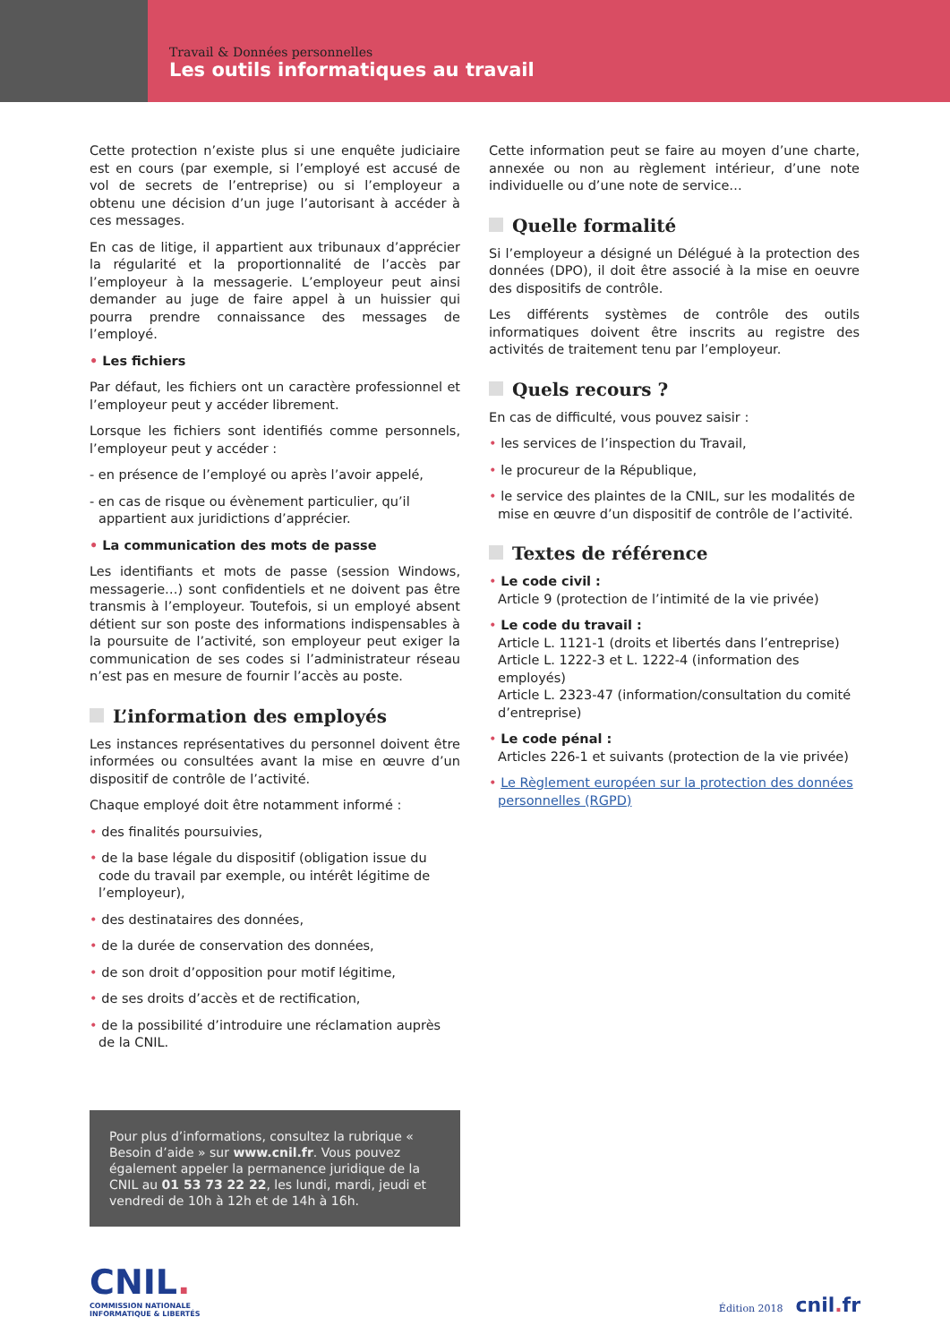Travail & Données personnelles
Les outils informatiques au travail
Cette protection n’existe plus si une enquête judiciaire est en cours (par exemple, si l’employé est accusé de vol de secrets de l’entreprise) ou si l’employeur a obtenu une décision d’un juge l’autorisant à accéder à ces messages.
En cas de litige, il appartient aux tribunaux d’apprécier la régularité et la proportionnalité de l’accès par l’employeur à la messagerie. L’employeur peut ainsi demander au juge de faire appel à un huissier qui pourra prendre connaissance des messages de l’employé.
• Les fichiers
Par défaut, les fichiers ont un caractère professionnel et l’employeur peut y accéder librement.
Lorsque les fichiers sont identifiés comme personnels, l’employeur peut y accéder :
- en présence de l’employé ou après l’avoir appelé,
- en cas de risque ou évènement particulier, qu’il appartient aux juridictions d’apprécier.
• La communication des mots de passe
Les identifiants et mots de passe (session Windows, messagerie…) sont confidentiels et ne doivent pas être transmis à l’employeur. Toutefois, si un employé absent détient sur son poste des informations indispensables à la poursuite de l’activité, son employeur peut exiger la communication de ses codes si l’administrateur réseau n’est pas en mesure de fournir l’accès au poste.
L’information des employés
Les instances représentatives du personnel doivent être informées ou consultées avant la mise en œuvre d’un dispositif de contrôle de l’activité.
Chaque employé doit être notamment informé :
• des finalités poursuivies,
• de la base légale du dispositif (obligation issue du code du travail par exemple, ou intérêt légitime de l’employeur),
• des destinataires des données,
• de la durée de conservation des données,
• de son droit d’opposition pour motif légitime,
• de ses droits d’accès et de rectification,
• de la possibilité d’introduire une réclamation auprès de la CNIL.
Cette information peut se faire au moyen d’une charte, annexée ou non au règlement intérieur, d’une note individuelle ou d’une note de service…
Quelle formalité
Si l’employeur a désigné un Délégué à la protection des données (DPO), il doit être associé à la mise en oeuvre des dispositifs de contrôle.
Les différents systèmes de contrôle des outils informatiques doivent être inscrits au registre des activités de traitement tenu par l’employeur.
Quels recours ?
En cas de difficulté, vous pouvez saisir :
• les services de l’inspection du Travail,
• le procureur de la République,
• le service des plaintes de la CNIL, sur les modalités de mise en œuvre d’un dispositif de contrôle de l’activité.
Textes de référence
• Le code civil :
Article 9 (protection de l’intimité de la vie privée)
• Le code du travail :
Article L. 1121-1 (droits et libertés dans l’entreprise)
Article L. 1222-3 et L. 1222-4 (information des employés)
Article L. 2323-47 (information/consultation du comité d’entreprise)
• Le code pénal :
Articles 226-1 et suivants (protection de la vie privée)
• Le Règlement européen sur la protection des données personnelles (RGPD)
Pour plus d’informations, consultez la rubrique « Besoin d’aide » sur www.cnil.fr. Vous pouvez également appeler la permanence juridique de la CNIL au 01 53 73 22 22, les lundi, mardi, jeudi et vendredi de 10h à 12h et de 14h à 16h.
CNIL.
COMMISSION NATIONALE
INFORMATIQUE & LIBERTÉS
Édition 2018 cnil. fr